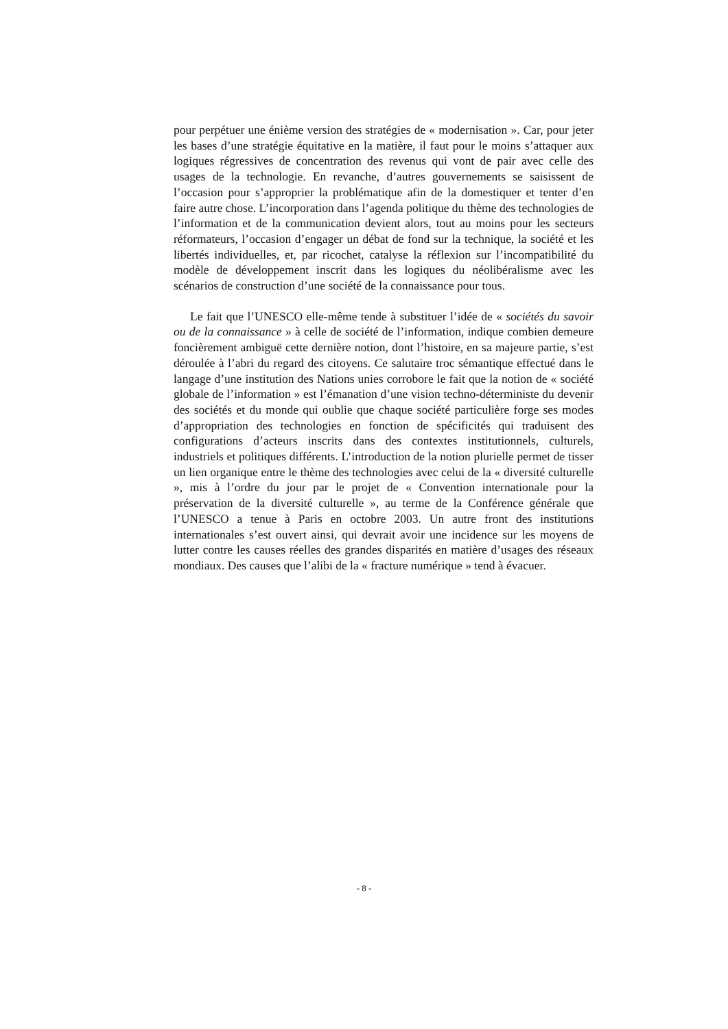pour perpétuer une énième version des stratégies de « modernisation ». Car, pour jeter les bases d’une stratégie équitative en la matière, il faut pour le moins s’attaquer aux logiques régressives de concentration des revenus qui vont de pair avec celle des usages de la technologie. En revanche, d’autres gouvernements se saisissent de l’occasion pour s’approprier la problématique afin de la domestiquer et tenter d’en faire autre chose. L’incorporation dans l’agenda politique du thème des technologies de l’information et de la communication devient alors, tout au moins pour les secteurs réformateurs, l’occasion d’engager un débat de fond sur la technique, la société et les libertés individuelles, et, par ricochet, catalyse la réflexion sur l’incompatibilité du modèle de développement inscrit dans les logiques du néolibéralisme avec les scénarios de construction d’une société de la connaissance pour tous.
Le fait que l’UNESCO elle-même tende à substituer l’idée de « sociétés du savoir ou de la connaissance » à celle de société de l’information, indique combien demeure foncièrement ambiguë cette dernière notion, dont l’histoire, en sa majeure partie, s’est déroulée à l’abri du regard des citoyens. Ce salutaire troc sémantique effectué dans le langage d’une institution des Nations unies corrobore le fait que la notion de « société globale de l’information » est l’émanation d’une vision techno-déterministe du devenir des sociétés et du monde qui oublie que chaque société particulière forge ses modes d’appropriation des technologies en fonction de spécificités qui traduisent des configurations d’acteurs inscrits dans des contextes institutionnels, culturels, industriels et politiques différents. L’introduction de la notion plurielle permet de tisser un lien organique entre le thème des technologies avec celui de la « diversité culturelle », mis à l’ordre du jour par le projet de « Convention internationale pour la préservation de la diversité culturelle », au terme de la Conférence générale que l’UNESCO a tenue à Paris en octobre 2003. Un autre front des institutions internationales s’est ouvert ainsi, qui devrait avoir une incidence sur les moyens de lutter contre les causes réelles des grandes disparités en matière d’usages des réseaux mondiaux. Des causes que l’alibi de la « fracture numérique » tend à évacuer.
- 8 -